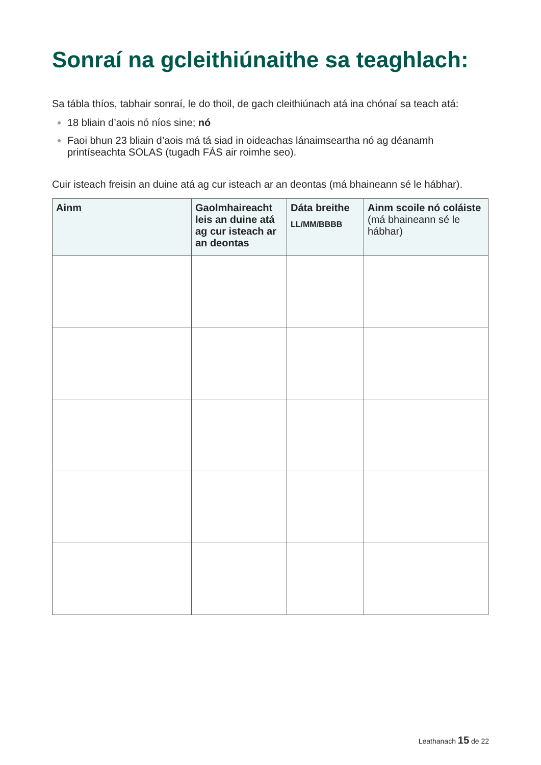Sonraí na gcleithiúnaithe sa teaghlach:
Sa tábla thíos, tabhair sonraí, le do thoil, de gach cleithiúnach atá ina chónaí sa teach atá:
18 bliain d’aois nó níos sine; nó
Faoi bhun 23 bliain d’aois má tá siad in oideachas lánaimseartha nó ag déanamh printíseachta SOLAS (tugadh FÁS air roimhe seo).
Cuir isteach freisin an duine atá ag cur isteach ar an deontas (má bhaineann sé le hábhar).
| Ainm | Gaolmhaireacht leis an duine atá ag cur isteach ar an deontas | Dáta breithe LL/MM/BBBB | Ainm scoile nó coláiste (má bhaineann sé le hábhar) |
| --- | --- | --- | --- |
Leathanach 15 de 22